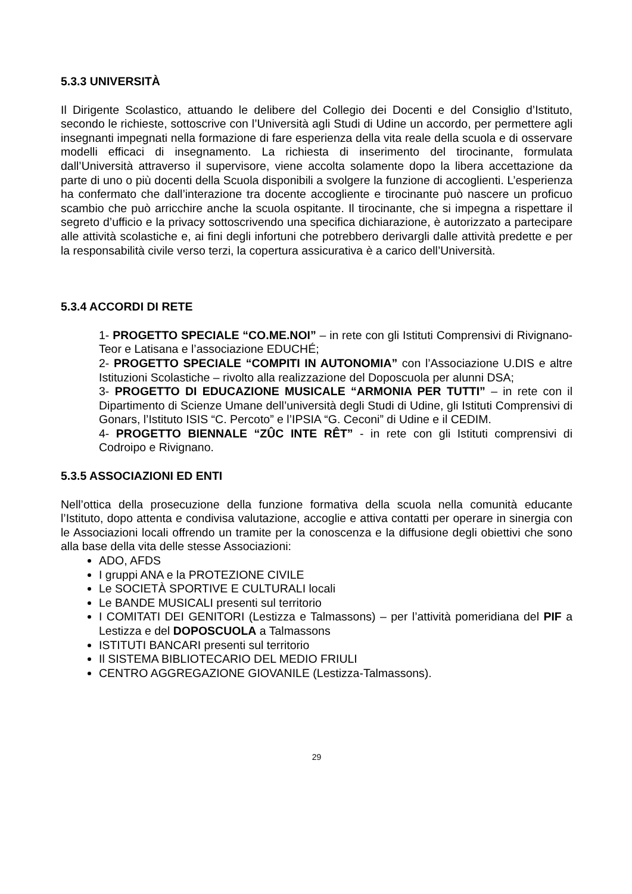5.3.3 UNIVERSITÀ
Il Dirigente Scolastico, attuando le delibere del Collegio dei Docenti e del Consiglio d’Istituto, secondo le richieste, sottoscrive con l’Università agli Studi di Udine un accordo, per permettere agli insegnanti impegnati nella formazione di fare esperienza della vita reale della scuola e di osservare modelli efficaci di insegnamento. La richiesta di inserimento del tirocinante, formulata dall’Università attraverso il supervisore, viene accolta solamente dopo la libera accettazione da parte di uno o più docenti della Scuola disponibili a svolgere la funzione di accoglienti. L’esperienza ha confermato che dall’interazione tra docente accogliente e tirocinante può nascere un proficuo scambio che può arricchire anche la scuola ospitante. Il tirocinante, che si impegna a rispettare il segreto d’ufficio e la privacy sottoscrivendo una specifica dichiarazione, è autorizzato a partecipare alle attività scolastiche e, ai fini degli infortuni che potrebbero derivargli dalle attività predette e per la responsabilità civile verso terzi, la copertura assicurativa è a carico dell’Università.
5.3.4 ACCORDI DI RETE
1- PROGETTO SPECIALE “CO.ME.NOI” – in rete con gli Istituti Comprensivi di Rivignano-Teor e Latisana e l’associazione EDUCHÉ;
2- PROGETTO SPECIALE “COMPITI IN AUTONOMIA” con l’Associazione U.DIS e altre Istituzioni Scolastiche – rivolto alla realizzazione del Doposcuola per alunni DSA;
3- PROGETTO DI EDUCAZIONE MUSICALE “ARMONIA PER TUTTI” – in rete con il Dipartimento di Scienze Umane dell’università degli Studi di Udine, gli Istituti Comprensivi di Gonars, l’Istituto ISIS “C. Percoto” e l’IPSIA “G. Ceconi” di Udine e il CEDIM.
4- PROGETTO BIENNALE “ZÛC INTE RÊT” - in rete con gli Istituti comprensivi di Codroipo e Rivignano.
5.3.5 ASSOCIAZIONI ED ENTI
Nell’ottica della prosecuzione della funzione formativa della scuola nella comunità educante l’Istituto, dopo attenta e condivisa valutazione, accoglie e attiva contatti per operare in sinergia con le Associazioni locali offrendo un tramite per la conoscenza e la diffusione degli obiettivi che sono alla base della vita delle stesse Associazioni:
ADO, AFDS
I gruppi ANA e la PROTEZIONE CIVILE
Le SOCIETÀ SPORTIVE E CULTURALI locali
Le BANDE MUSICALI presenti sul territorio
I COMITATI DEI GENITORI (Lestizza e Talmassons) – per l’attività pomeridiana del PIF a Lestizza e del DOPOSCUOLA a Talmassons
ISTITUTI BANCARI presenti sul territorio
Il SISTEMA BIBLIOTECARIO DEL MEDIO FRIULI
CENTRO AGGREGAZIONE GIOVANILE (Lestizza-Talmassons).
29